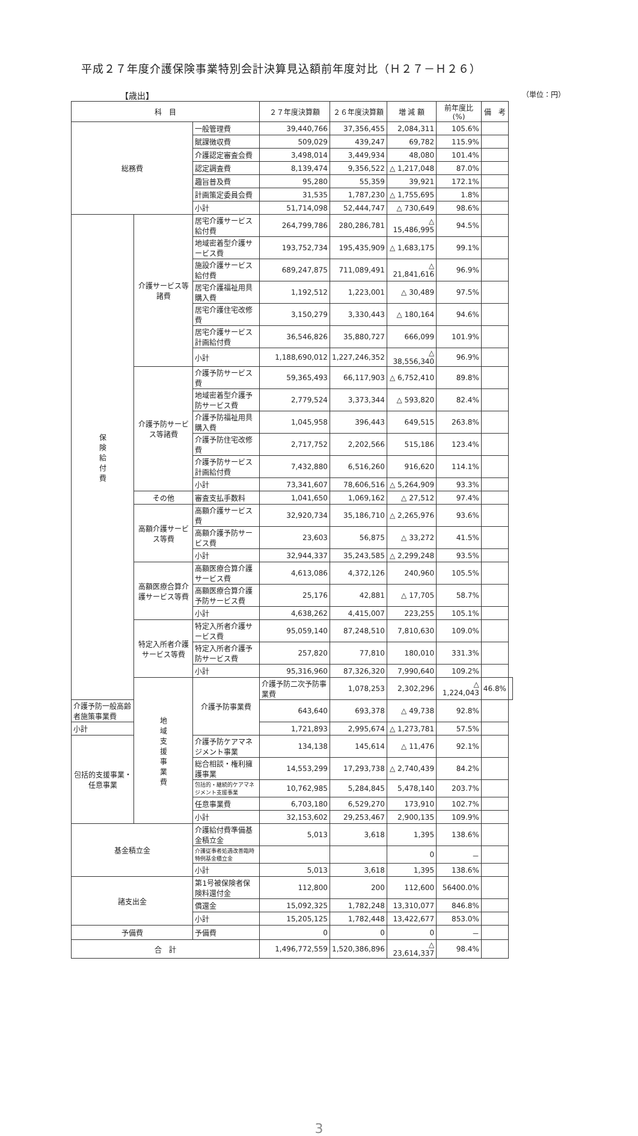平成２７年度介護保険事業特別会計決算見込額前年度対比（Ｈ２７－Ｈ２６）
【歳出】 （単位：円）
| 科 目 | | | ２７年度決算額 | ２６年度決算額 | 増 減 額 | 前年度比(%) | 備 考 | |
| --- | --- | --- | --- | --- | --- | --- | --- | --- |
| 総務費 | | 一般管理費 | 39,440,766 | 37,356,455 | 2,084,311 | 105.6% | | |
| | | 賦課徴収費 | 509,029 | 439,247 | 69,782 | 115.9% | | |
| | | 介護認定審査会費 | 3,498,014 | 3,449,934 | 48,080 | 101.4% | | |
| | | 認定調査費 | 8,139,474 | 9,356,522 | △ 1,217,048 | 87.0% | | |
| | | 趣旨普及費 | 95,280 | 55,359 | 39,921 | 172.1% | | |
| | | 計画策定委員会費 | 31,535 | 1,787,230 | △ 1,755,695 | 1.8% | | |
| | | 小計 | 51,714,098 | 52,444,747 | △ 730,649 | 98.6% | | |
| 保 険 給 付 費 | 介護サービス等諸費 | 居宅介護サービス給付費 | 264,799,786 | 280,286,781 | △ 15,486,995 | 94.5% | | |
| | | 地域密着型介護サービス費 | 193,752,734 | 195,435,909 | △ 1,683,175 | 99.1% | | |
| | | 施設介護サービス給付費 | 689,247,875 | 711,089,491 | △ 21,841,616 | 96.9% | | |
| | | 居宅介護福祉用具購入費 | 1,192,512 | 1,223,001 | △ 30,489 | 97.5% | | |
| | | 居宅介護住宅改修費 | 3,150,279 | 3,330,443 | △ 180,164 | 94.6% | | |
| | | 居宅介護サービス計画給付費 | 36,546,826 | 35,880,727 | 666,099 | 101.9% | | |
| | | 小計 | 1,188,690,012 | 1,227,246,352 | △ 38,556,340 | 96.9% | | |
| | 介護予防サービス等諸費 | 介護予防サービス費 | 59,365,493 | 66,117,903 | △ 6,752,410 | 89.8% | | |
| | | 地域密着型介護予防サービス費 | 2,779,524 | 3,373,344 | △ 593,820 | 82.4% | | |
| | | 介護予防福祉用具購入費 | 1,045,958 | 396,443 | 649,515 | 263.8% | | |
| | | 介護予防住宅改修費 | 2,717,752 | 2,202,566 | 515,186 | 123.4% | | |
| | | 介護予防サービス計画給付費 | 7,432,880 | 6,516,260 | 916,620 | 114.1% | | |
| | | 小計 | 73,341,607 | 78,606,516 | △ 5,264,909 | 93.3% | | |
| | その他 | 審査支払手数料 | 1,041,650 | 1,069,162 | △ 27,512 | 97.4% | | |
| | 高額介護サービス等費 | 高額介護サービス費 | 32,920,734 | 35,186,710 | △ 2,265,976 | 93.6% | | |
| | | 高額介護予防サービス費 | 23,603 | 56,875 | △ 33,272 | 41.5% | | |
| | | 小計 | 32,944,337 | 35,243,585 | △ 2,299,248 | 93.5% | | |
| | 高額医療合算介護サービス等費 | 高額医療合算介護サービス費 | 4,613,086 | 4,372,126 | 240,960 | 105.5% | | |
| | | 高額医療合算介護予防サービス費 | 25,176 | 42,881 | △ 17,705 | 58.7% | | |
| | | 小計 | 4,638,262 | 4,415,007 | 223,255 | 105.1% | | |
| | 特定入所者介護サービス等費 | 特定入所者介護サービス費 | 95,059,140 | 87,248,510 | 7,810,630 | 109.0% | | |
| | | 特定入所者介護予防サービス費 | 257,820 | 77,810 | 180,010 | 331.3% | | |
| | | 小計 | 95,316,960 | 87,326,320 | 7,990,640 | 109.2% | | |
| | 地 域 支 援 事 業 費 | 介護予防事業費 | 介護予防二次予防事業費 | 1,078,253 | 2,302,296 | △ 1,224,043 | 46.8% | |
| 介護予防一般高齢者施策事業費 | | | 643,640 | 693,378 | △ 49,738 | 92.8% | | |
| 小計 | | | 1,721,893 | 2,995,674 | △ 1,273,781 | 57.5% | | |
| 包括的支援事業・任意事業 | | 介護予防ケアマネジメント事業 | 134,138 | 145,614 | △ 11,476 | 92.1% | | |
| | | 総合相談・権利擁護事業 | 14,553,299 | 17,293,738 | △ 2,740,439 | 84.2% | | |
| | | 包括的・継続的ケアマネジメント支援事業 | 10,762,985 | 5,284,845 | 5,478,140 | 203.7% | | |
| | | 任意事業費 | 6,703,180 | 6,529,270 | 173,910 | 102.7% | | |
| | | 小計 | 32,153,602 | 29,253,467 | 2,900,135 | 109.9% | | |
| 基金積立金 | | 介護給付費準備基金積立金 | 5,013 | 3,618 | 1,395 | 138.6% | | |
| | | 介護従事者処遇改善臨時特例基金積立金 | | | 0 | － | | |
| | | 小計 | 5,013 | 3,618 | 1,395 | 138.6% | | |
| 諸支出金 | | 第1号被保険者保険料還付金 | 112,800 | 200 | 112,600 | 56400.0% | | |
| | | 償還金 | 15,092,325 | 1,782,248 | 13,310,077 | 846.8% | | |
| | | 小計 | 15,205,125 | 1,782,448 | 13,422,677 | 853.0% | | |
| 予備費 | | 予備費 | 0 | 0 | 0 | － | | |
| 合 計 | | | 1,496,772,559 | 1,520,386,896 | △ 23,614,337 | 98.4% | | |
3